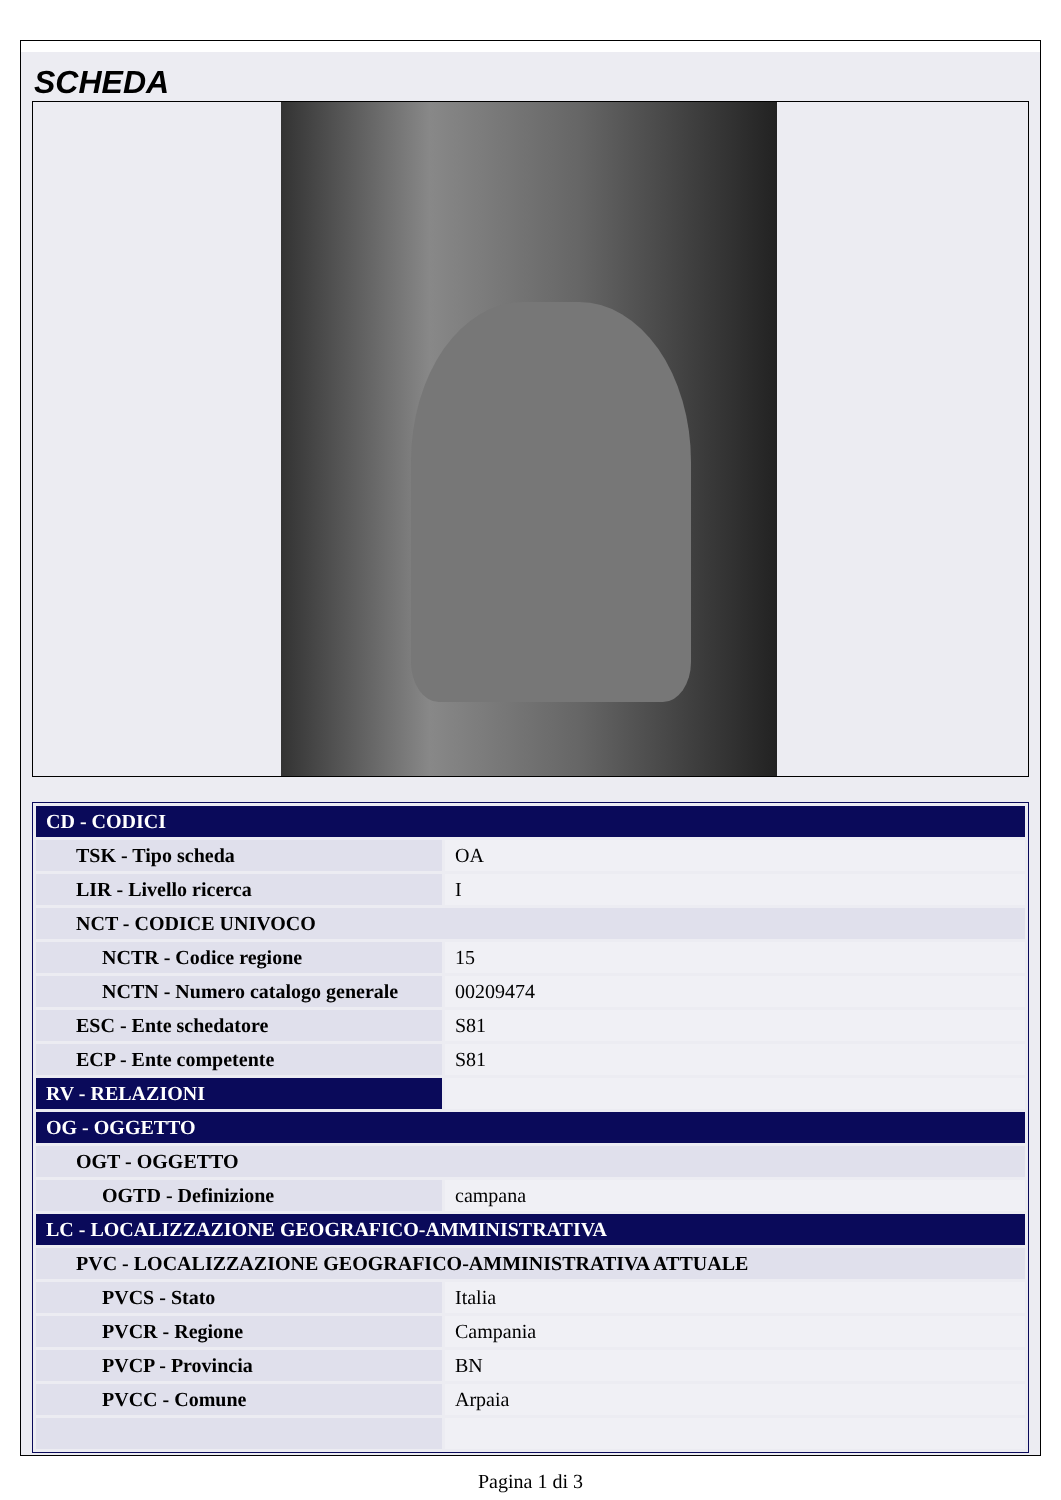SCHEDA
| CD - CODICI | |
| TSK - Tipo scheda | OA |
| LIR - Livello ricerca | I |
| NCT - CODICE UNIVOCO | |
| NCTR - Codice regione | 15 |
| NCTN - Numero catalogo generale | 00209474 |
| ESC - Ente schedatore | S81 |
| ECP - Ente competente | S81 |
| RV - RELAZIONI | |
| OG - OGGETTO | |
| OGT - OGGETTO | |
| OGTD - Definizione | campana |
| LC - LOCALIZZAZIONE GEOGRAFICO-AMMINISTRATIVA | |
| PVC - LOCALIZZAZIONE GEOGRAFICO-AMMINISTRATIVA ATTUALE | |
| PVCS - Stato | Italia |
| PVCR - Regione | Campania |
| PVCP - Provincia | BN |
| PVCC - Comune | Arpaia |
Pagina 1 di 3